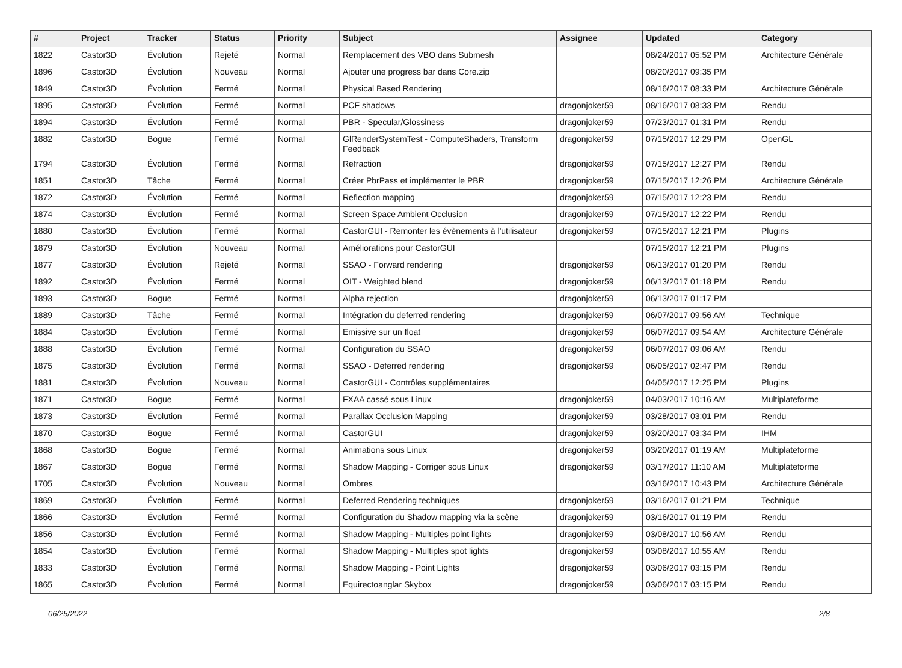| # | Project | Tracker | Status | Priority | Subject | Assignee | Updated | Category |
| --- | --- | --- | --- | --- | --- | --- | --- | --- |
| 1822 | Castor3D | Évolution | Rejeté | Normal | Remplacement des VBO dans Submesh | | 08/24/2017 05:52 PM | Architecture Générale |
| 1896 | Castor3D | Évolution | Nouveau | Normal | Ajouter une progress bar dans Core.zip | | 08/20/2017 09:35 PM | |
| 1849 | Castor3D | Évolution | Fermé | Normal | Physical Based Rendering | | 08/16/2017 08:33 PM | Architecture Générale |
| 1895 | Castor3D | Évolution | Fermé | Normal | PCF shadows | dragonjoker59 | 08/16/2017 08:33 PM | Rendu |
| 1894 | Castor3D | Évolution | Fermé | Normal | PBR - Specular/Glossiness | dragonjoker59 | 07/23/2017 01:31 PM | Rendu |
| 1882 | Castor3D | Bogue | Fermé | Normal | GlRenderSystemTest - ComputeShaders, Transform Feedback | dragonjoker59 | 07/15/2017 12:29 PM | OpenGL |
| 1794 | Castor3D | Évolution | Fermé | Normal | Refraction | dragonjoker59 | 07/15/2017 12:27 PM | Rendu |
| 1851 | Castor3D | Tâche | Fermé | Normal | Créer PbrPass et implémenter le PBR | dragonjoker59 | 07/15/2017 12:26 PM | Architecture Générale |
| 1872 | Castor3D | Évolution | Fermé | Normal | Reflection mapping | dragonjoker59 | 07/15/2017 12:23 PM | Rendu |
| 1874 | Castor3D | Évolution | Fermé | Normal | Screen Space Ambient Occlusion | dragonjoker59 | 07/15/2017 12:22 PM | Rendu |
| 1880 | Castor3D | Évolution | Fermé | Normal | CastorGUI - Remonter les évènements à l'utilisateur | dragonjoker59 | 07/15/2017 12:21 PM | Plugins |
| 1879 | Castor3D | Évolution | Nouveau | Normal | Améliorations pour CastorGUI | | 07/15/2017 12:21 PM | Plugins |
| 1877 | Castor3D | Évolution | Rejeté | Normal | SSAO - Forward rendering | dragonjoker59 | 06/13/2017 01:20 PM | Rendu |
| 1892 | Castor3D | Évolution | Fermé | Normal | OIT - Weighted blend | dragonjoker59 | 06/13/2017 01:18 PM | Rendu |
| 1893 | Castor3D | Bogue | Fermé | Normal | Alpha rejection | dragonjoker59 | 06/13/2017 01:17 PM | |
| 1889 | Castor3D | Tâche | Fermé | Normal | Intégration du deferred rendering | dragonjoker59 | 06/07/2017 09:56 AM | Technique |
| 1884 | Castor3D | Évolution | Fermé | Normal | Emissive sur un float | dragonjoker59 | 06/07/2017 09:54 AM | Architecture Générale |
| 1888 | Castor3D | Évolution | Fermé | Normal | Configuration du SSAO | dragonjoker59 | 06/07/2017 09:06 AM | Rendu |
| 1875 | Castor3D | Évolution | Fermé | Normal | SSAO - Deferred rendering | dragonjoker59 | 06/05/2017 02:47 PM | Rendu |
| 1881 | Castor3D | Évolution | Nouveau | Normal | CastorGUI - Contrôles supplémentaires | | 04/05/2017 12:25 PM | Plugins |
| 1871 | Castor3D | Bogue | Fermé | Normal | FXAA cassé sous Linux | dragonjoker59 | 04/03/2017 10:16 AM | Multiplateforme |
| 1873 | Castor3D | Évolution | Fermé | Normal | Parallax Occlusion Mapping | dragonjoker59 | 03/28/2017 03:01 PM | Rendu |
| 1870 | Castor3D | Bogue | Fermé | Normal | CastorGUI | dragonjoker59 | 03/20/2017 03:34 PM | IHM |
| 1868 | Castor3D | Bogue | Fermé | Normal | Animations sous Linux | dragonjoker59 | 03/20/2017 01:19 AM | Multiplateforme |
| 1867 | Castor3D | Bogue | Fermé | Normal | Shadow Mapping - Corriger sous Linux | dragonjoker59 | 03/17/2017 11:10 AM | Multiplateforme |
| 1705 | Castor3D | Évolution | Nouveau | Normal | Ombres | | 03/16/2017 10:43 PM | Architecture Générale |
| 1869 | Castor3D | Évolution | Fermé | Normal | Deferred Rendering techniques | dragonjoker59 | 03/16/2017 01:21 PM | Technique |
| 1866 | Castor3D | Évolution | Fermé | Normal | Configuration du Shadow mapping via la scène | dragonjoker59 | 03/16/2017 01:19 PM | Rendu |
| 1856 | Castor3D | Évolution | Fermé | Normal | Shadow Mapping - Multiples point lights | dragonjoker59 | 03/08/2017 10:56 AM | Rendu |
| 1854 | Castor3D | Évolution | Fermé | Normal | Shadow Mapping - Multiples spot lights | dragonjoker59 | 03/08/2017 10:55 AM | Rendu |
| 1833 | Castor3D | Évolution | Fermé | Normal | Shadow Mapping - Point Lights | dragonjoker59 | 03/06/2017 03:15 PM | Rendu |
| 1865 | Castor3D | Évolution | Fermé | Normal | Equirectoanglar Skybox | dragonjoker59 | 03/06/2017 03:15 PM | Rendu |
06/25/2022 2/8